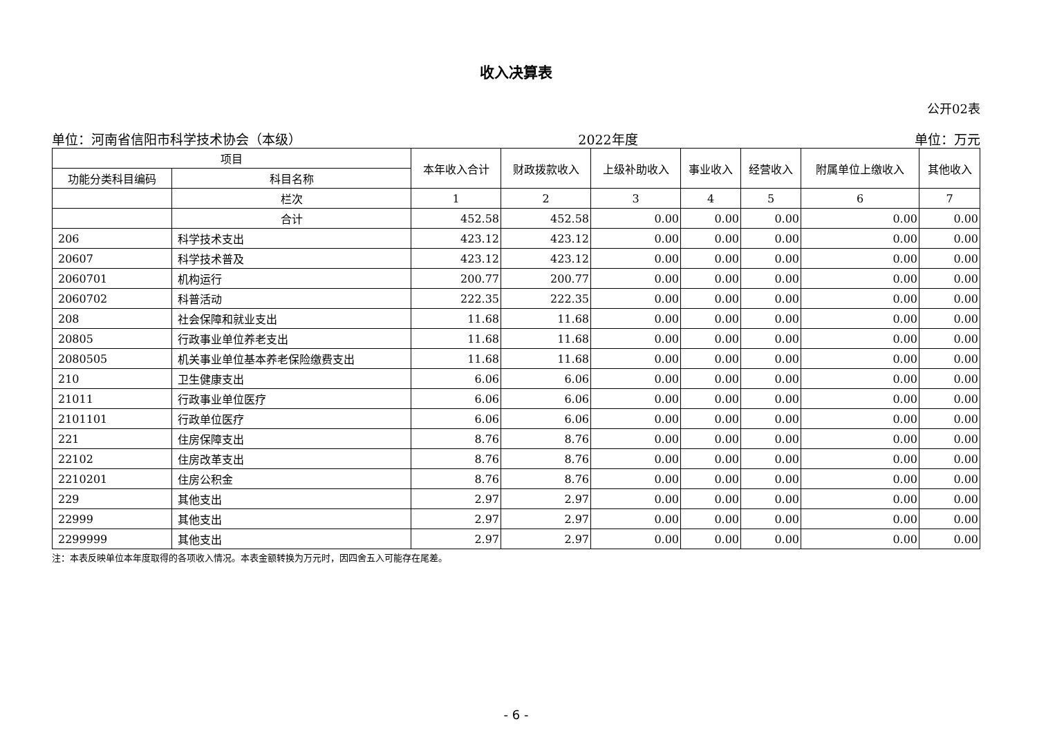收入决算表
公开02表
单位：河南省信阳市科学技术协会（本级） 2022年度 单位：万元
| 项目 | | 本年收入合计 | 财政拨款收入 | 上级补助收入 | 事业收入 | 经营收入 | 附属单位上缴收入 | 其他收入 |
| --- | --- | --- | --- | --- | --- | --- | --- | --- |
| 功能分类科目编码 | 科目名称 | | | | | | | |
| | 栏次 | 1 | 2 | 3 | 4 | 5 | 6 | 7 |
| | 合计 | 452.58 | 452.58 | 0.00 | 0.00 | 0.00 | 0.00 | 0.00 |
| 206 | 科学技术支出 | 423.12 | 423.12 | 0.00 | 0.00 | 0.00 | 0.00 | 0.00 |
| 20607 | 科学技术普及 | 423.12 | 423.12 | 0.00 | 0.00 | 0.00 | 0.00 | 0.00 |
| 2060701 | 机构运行 | 200.77 | 200.77 | 0.00 | 0.00 | 0.00 | 0.00 | 0.00 |
| 2060702 | 科普活动 | 222.35 | 222.35 | 0.00 | 0.00 | 0.00 | 0.00 | 0.00 |
| 208 | 社会保障和就业支出 | 11.68 | 11.68 | 0.00 | 0.00 | 0.00 | 0.00 | 0.00 |
| 20805 | 行政事业单位养老支出 | 11.68 | 11.68 | 0.00 | 0.00 | 0.00 | 0.00 | 0.00 |
| 2080505 | 机关事业单位基本养老保险缴费支出 | 11.68 | 11.68 | 0.00 | 0.00 | 0.00 | 0.00 | 0.00 |
| 210 | 卫生健康支出 | 6.06 | 6.06 | 0.00 | 0.00 | 0.00 | 0.00 | 0.00 |
| 21011 | 行政事业单位医疗 | 6.06 | 6.06 | 0.00 | 0.00 | 0.00 | 0.00 | 0.00 |
| 2101101 | 行政单位医疗 | 6.06 | 6.06 | 0.00 | 0.00 | 0.00 | 0.00 | 0.00 |
| 221 | 住房保障支出 | 8.76 | 8.76 | 0.00 | 0.00 | 0.00 | 0.00 | 0.00 |
| 22102 | 住房改革支出 | 8.76 | 8.76 | 0.00 | 0.00 | 0.00 | 0.00 | 0.00 |
| 2210201 | 住房公积金 | 8.76 | 8.76 | 0.00 | 0.00 | 0.00 | 0.00 | 0.00 |
| 229 | 其他支出 | 2.97 | 2.97 | 0.00 | 0.00 | 0.00 | 0.00 | 0.00 |
| 22999 | 其他支出 | 2.97 | 2.97 | 0.00 | 0.00 | 0.00 | 0.00 | 0.00 |
| 2299999 | 其他支出 | 2.97 | 2.97 | 0.00 | 0.00 | 0.00 | 0.00 | 0.00 |
注：本表反映单位本年度取得的各项收入情况。本表金额转换为万元时，因四舍五入可能存在尾差。
- 6 -